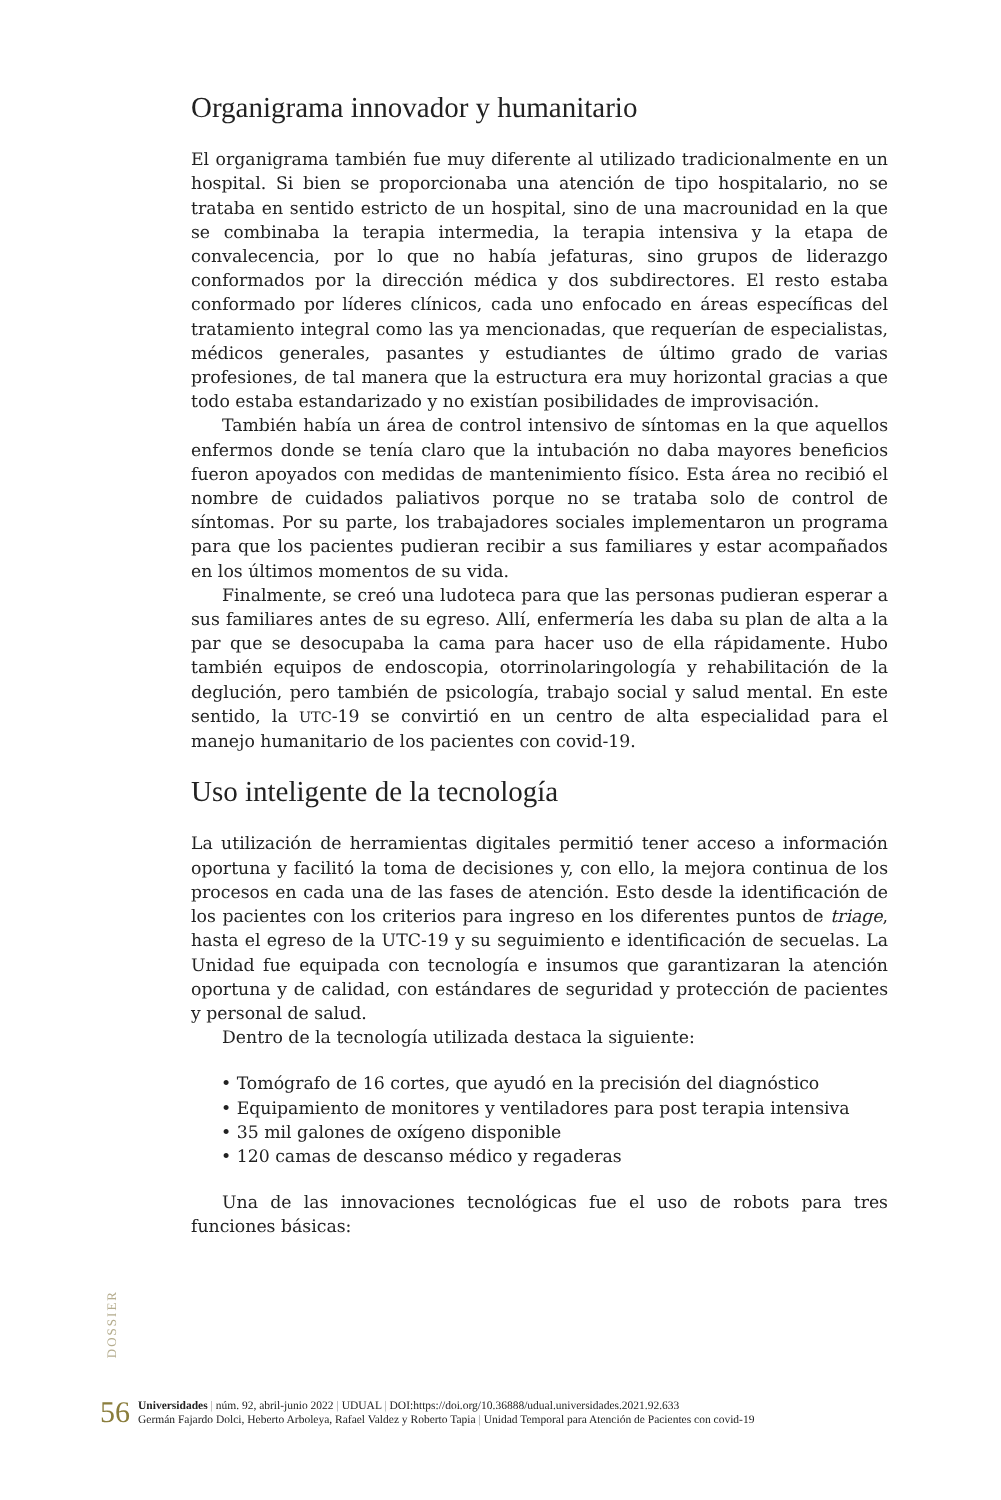Organigrama innovador y humanitario
El organigrama también fue muy diferente al utilizado tradicionalmente en un hospital. Si bien se proporcionaba una atención de tipo hospitalario, no se trataba en sentido estricto de un hospital, sino de una macrounidad en la que se combinaba la terapia intermedia, la terapia intensiva y la etapa de convalecencia, por lo que no había jefaturas, sino grupos de liderazgo conformados por la dirección médica y dos subdirectores. El resto estaba conformado por líderes clínicos, cada uno enfocado en áreas específicas del tratamiento integral como las ya mencionadas, que requerían de especialistas, médicos generales, pasantes y estudiantes de último grado de varias profesiones, de tal manera que la estructura era muy horizontal gracias a que todo estaba estandarizado y no existían posibilidades de improvisación.
También había un área de control intensivo de síntomas en la que aquellos enfermos donde se tenía claro que la intubación no daba mayores beneficios fueron apoyados con medidas de mantenimiento físico. Esta área no recibió el nombre de cuidados paliativos porque no se trataba solo de control de síntomas. Por su parte, los trabajadores sociales implementaron un programa para que los pacientes pudieran recibir a sus familiares y estar acompañados en los últimos momentos de su vida.
Finalmente, se creó una ludoteca para que las personas pudieran esperar a sus familiares antes de su egreso. Allí, enfermería les daba su plan de alta a la par que se desocupaba la cama para hacer uso de ella rápidamente. Hubo también equipos de endoscopia, otorrinolaringología y rehabilitación de la deglución, pero también de psicología, trabajo social y salud mental. En este sentido, la UTC-19 se convirtió en un centro de alta especialidad para el manejo humanitario de los pacientes con covid-19.
Uso inteligente de la tecnología
La utilización de herramientas digitales permitió tener acceso a información oportuna y facilitó la toma de decisiones y, con ello, la mejora continua de los procesos en cada una de las fases de atención. Esto desde la identificación de los pacientes con los criterios para ingreso en los diferentes puntos de triage, hasta el egreso de la UTC-19 y su seguimiento e identificación de secuelas. La Unidad fue equipada con tecnología e insumos que garantizaran la atención oportuna y de calidad, con estándares de seguridad y protección de pacientes y personal de salud.
Dentro de la tecnología utilizada destaca la siguiente:
• Tomógrafo de 16 cortes, que ayudó en la precisión del diagnóstico
• Equipamiento de monitores y ventiladores para post terapia intensiva
• 35 mil galones de oxígeno disponible
• 120 camas de descanso médico y regaderas
Una de las innovaciones tecnológicas fue el uso de robots para tres funciones básicas:
DOSSIER
56
Universidades | núm. 92, abril-junio 2022 | UDUAL | DOI:https://doi.org/10.36888/udual.universidades.2021.92.633
Germán Fajardo Dolci, Heberto Arboleya, Rafael Valdez y Roberto Tapia | Unidad Temporal para Atención de Pacientes con covid-19